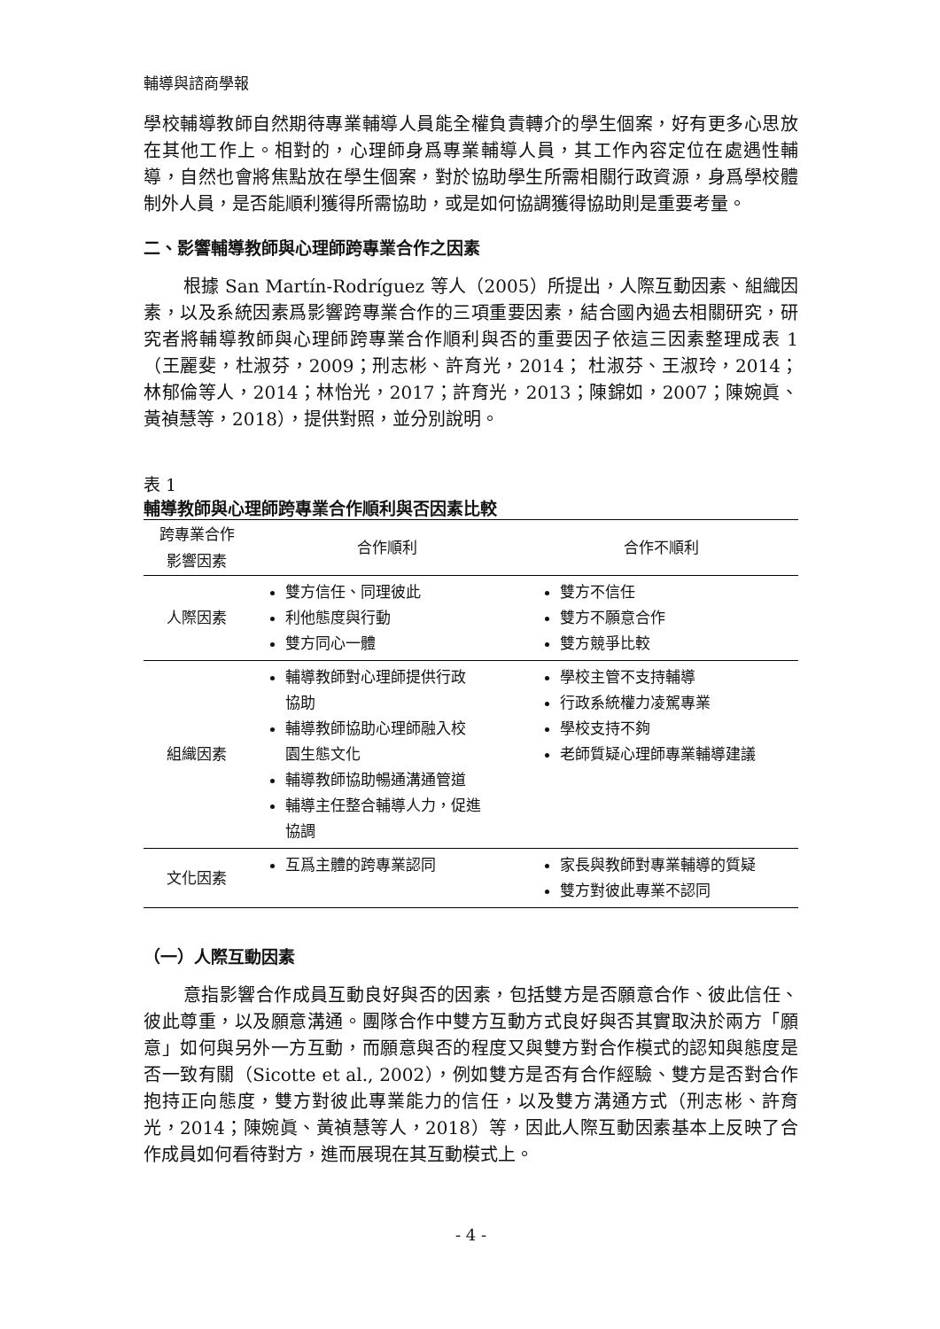輔導與諮商學報
學校輔導教師自然期待專業輔導人員能全權負責轉介的學生個案，好有更多心思放在其他工作上。相對的，心理師身爲專業輔導人員，其工作內容定位在處遇性輔導，自然也會將焦點放在學生個案，對於協助學生所需相關行政資源，身爲學校體制外人員，是否能順利獲得所需協助，或是如何協調獲得協助則是重要考量。
二、影響輔導教師與心理師跨專業合作之因素
根據 San Martín-Rodríguez 等人（2005）所提出，人際互動因素、組織因素，以及系統因素爲影響跨專業合作的三項重要因素，結合國內過去相關研究，研究者將輔導教師與心理師跨專業合作順利與否的重要因子依這三因素整理成表 1（王麗斐，杜淑芬，2009；刑志彬、許育光，2014； 杜淑芬、王淑玲，2014；林郁倫等人，2014；林怡光，2017；許育光，2013；陳錦如，2007；陳婉眞、黃禎慧等，2018），提供對照，並分別說明。
表 1
輔導教師與心理師跨專業合作順利與否因素比較
| 跨專業合作 影響因素 | 合作順利 | 合作不順利 |
| --- | --- | --- |
| 人際因素 | 雙方信任、同理彼此 利他態度與行動 雙方同心一體 | 雙方不信任 雙方不願意合作 雙方競爭比較 |
| 組織因素 | 輔導教師對心理師提供行政 協助 輔導教師協助心理師融入校 園生態文化 輔導教師協助暢通溝通管道 輔導主任整合輔導人力，促進 協調 | 學校主管不支持輔導 行政系統權力凌駕專業 學校支持不夠 老師質疑心理師專業輔導建議 |
| 文化因素 | 互爲主體的跨專業認同 | 家長與教師對專業輔導的質疑 雙方對彼此專業不認同 |
（一）人際互動因素
意指影響合作成員互動良好與否的因素，包括雙方是否願意合作、彼此信任、彼此尊重，以及願意溝通。團隊合作中雙方互動方式良好與否其實取決於兩方「願意」如何與另外一方互動，而願意與否的程度又與雙方對合作模式的認知與態度是否一致有關（Sicotte et al., 2002），例如雙方是否有合作經驗、雙方是否對合作抱持正向態度，雙方對彼此專業能力的信任，以及雙方溝通方式（刑志彬、許育光，2014；陳婉眞、黃禎慧等人，2018）等，因此人際互動因素基本上反映了合作成員如何看待對方，進而展現在其互動模式上。
- 4 -